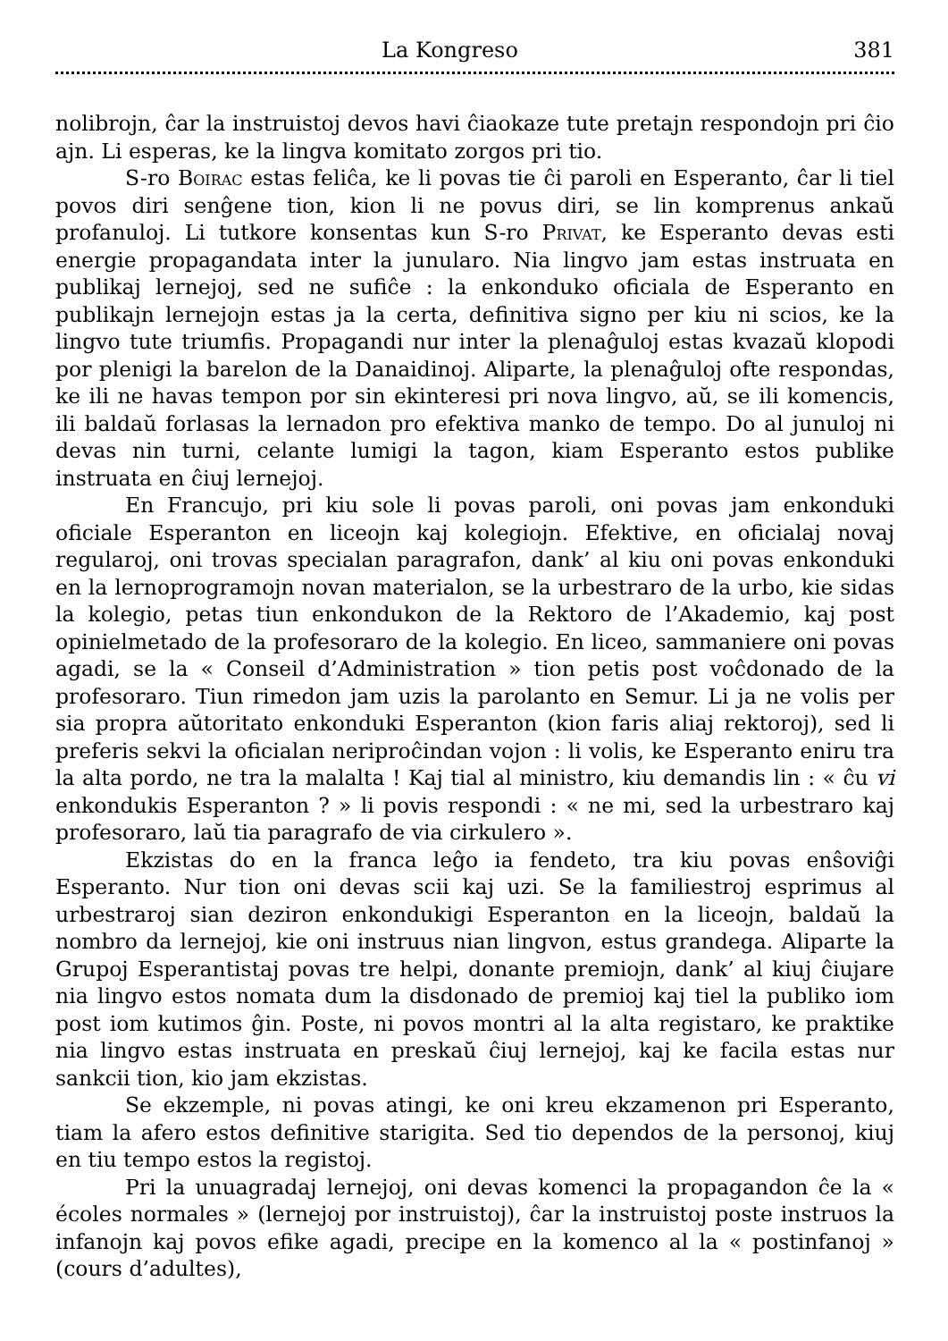La Kongreso 381
nolibrojn, ĉar la instruistoj devos havi ĉiaokaze tute pretajn respondojn pri ĉio ajn. Li esperas, ke la lingva komitato zorgos pri tio.
S-ro Boirac estas feliĉa, ke li povas tie ĉi paroli en Esperanto, ĉar li tiel povos diri senĝene tion, kion li ne povus diri, se lin komprenus ankaŭ profanuloj. Li tutkore konsentas kun S-ro Privat, ke Esperanto devas esti energie propagandata inter la junularo. Nia lingvo jam estas instruata en publikaj lernejoj, sed ne sufiĉe : la enkonduko oficiala de Esperanto en publikajn lernejojn estas ja la certa, definitiva signo per kiu ni scios, ke la lingvo tute triumfis. Propagandi nur inter la plenaĝuloj estas kvazaŭ klopodi por plenigi la barelon de la Danaidinoj. Aliparte, la plenaĝuloj ofte respondas, ke ili ne havas tempon por sin ekinteresi pri nova lingvo, aŭ, se ili komencis, ili baldaŭ forlasas la lernadon pro efektiva manko de tempo. Do al junuloj ni devas nin turni, celante lumigi la tagon, kiam Esperanto estos publike instruata en ĉiuj lernejoj.
En Francujo, pri kiu sole li povas paroli, oni povas jam enkonduki oficiale Esperanton en liceojn kaj kolegiojn. Efektive, en oficialaj novaj regularoj, oni trovas specialan paragrafon, dank’ al kiu oni povas enkonduki en la lernoprogramojn novan materialon, se la urbestraro de la urbo, kie sidas la kolegio, petas tiun enkondukon de la Rektoro de l’Akademio, kaj post opinielmetado de la profesoraro de la kolegio. En liceo, sammaniere oni povas agadi, se la « Conseil d’Administration » tion petis post voĉdonado de la profesoraro. Tiun rimedon jam uzis la parolanto en Semur. Li ja ne volis per sia propra aŭtoritato enkonduki Esperanton (kion faris aliaj rektoroj), sed li preferis sekvi la oficialan neriproĉindan vojon : li volis, ke Esperanto eniru tra la alta pordo, ne tra la malalta ! Kaj tial al ministro, kiu demandis lin : « ĉu vi enkondukis Esperanton ? » li povis respondi : « ne mi, sed la urbestraro kaj profesoraro, laŭ tia paragrafo de via cirkulero ».
Ekzistas do en la franca leĝo ia fendeto, tra kiu povas enŝoviĝi Esperanto. Nur tion oni devas scii kaj uzi. Se la familiestroj esprimus al urbestraroj sian deziron enkondukigi Esperanton en la liceojn, baldaŭ la nombro da lernejoj, kie oni instruus nian lingvon, estus grandega. Aliparte la Grupoj Esperantistaj povas tre helpi, donante premiojn, dank’ al kiuj ĉiujare nia lingvo estos nomata dum la disdonado de premioj kaj tiel la publiko iom post iom kutimos ĝin. Poste, ni povos montri al la alta registaro, ke praktike nia lingvo estas instruata en preskaŭ ĉiuj lernejoj, kaj ke facila estas nur sankcii tion, kio jam ekzistas.
Se ekzemple, ni povas atingi, ke oni kreu ekzamenon pri Esperanto, tiam la afero estos definitive starigita. Sed tio dependos de la personoj, kiuj en tiu tempo estos la registoj.
Pri la unuagradaj lernejoj, oni devas komenci la propagandon ĉe la « écoles normales » (lernejoj por instruistoj), ĉar la instruistoj poste instruos la infanojn kaj povos efike agadi, precipe en la komenco al la « postinfanoj » (cours d’adultes),